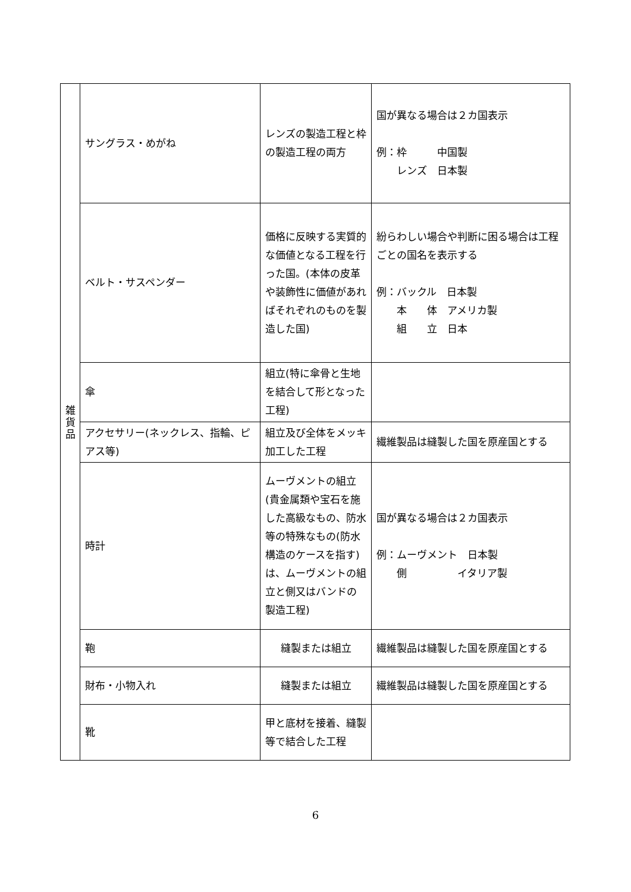| 雑 貨 品 | サングラス・めがね | レンズの製造工程と枠の製造工程の両方 | 国が異なる場合は２カ国表示 例：枠 中国製 レンズ 日本製 |
| | ベルト・サスペンダー | 価格に反映する実質的な価値となる工程を行った国。(本体の皮革や装飾性に価値があればそれぞれのものを製造した国) | 紛らわしい場合や判断に困る場合は工程ごとの国名を表示する 例：バックル 日本製 本 体 アメリカ製 組 立 日本 |
| | 傘 | 組立(特に傘骨と生地を結合して形となった工程) | |
| | アクセサリー(ネックレス、指輪、ピアス等) | 組立及び全体をメッキ加工した工程 | 繊維製品は縫製した国を原産国とする |
| | 時計 | ムーヴメントの組立(貴金属類や宝石を施した高級なもの、防水等の特殊なもの(防水構造のケースを指す)は、ムーヴメントの組立と側又はバンドの製造工程) | 国が異なる場合は２カ国表示 例：ムーヴメント 日本製 側 イタリア製 |
| | 鞄 | 縫製または組立 | 繊維製品は縫製した国を原産国とする |
| | 財布・小物入れ | 縫製または組立 | 繊維製品は縫製した国を原産国とする |
| | 靴 | 甲と底材を接着、縫製等で結合した工程 | |
6